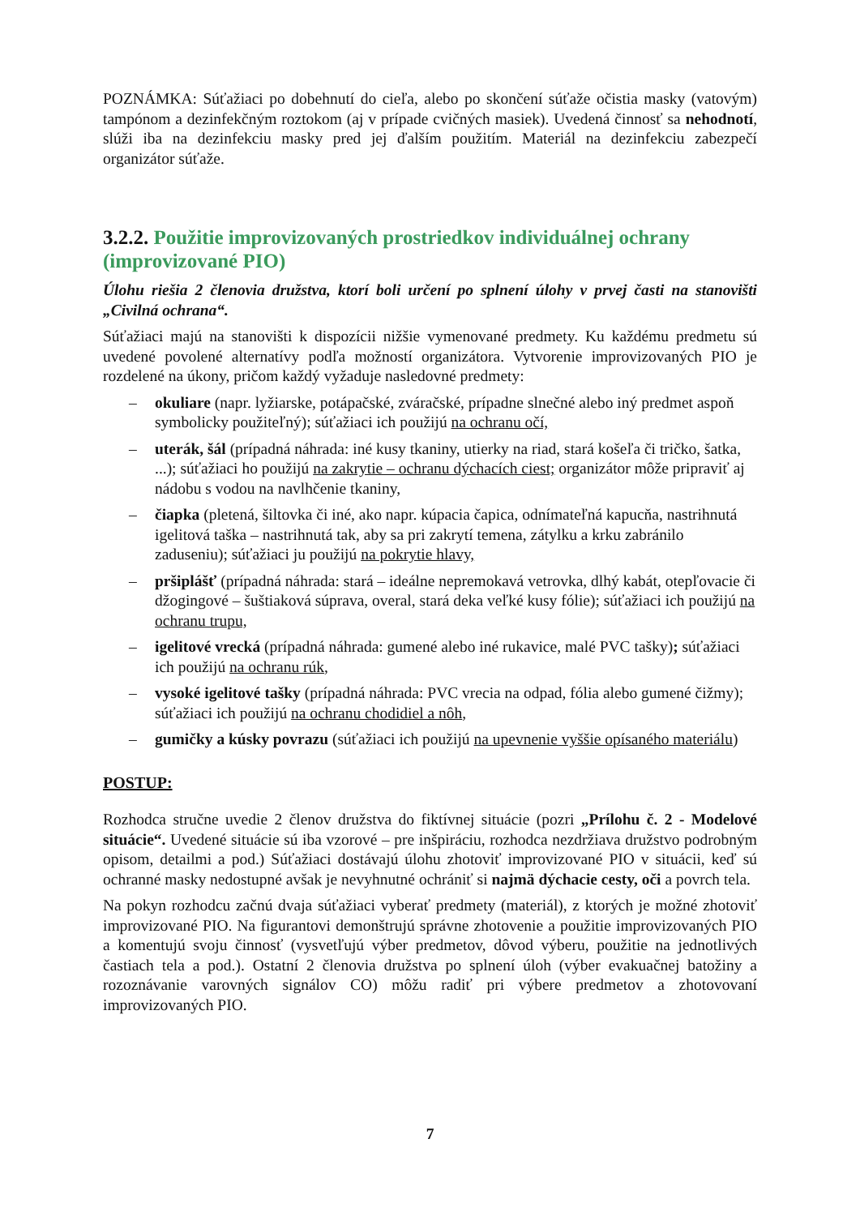POZNÁMKA: Súťažiaci po dobehnutí do cieľa, alebo po skončení súťaže očistia masky (vatovým) tampónom a dezinfekčným roztokom (aj v prípade cvičných masiek). Uvedená činnosť sa nehodnotí, slúži iba na dezinfekciu masky pred jej ďalším použitím. Materiál na dezinfekciu zabezpečí organizátor súťaže.
3.2.2. Použitie improvizovaných prostriedkov individuálnej ochrany (improvizované PIO)
Úlohu riešia 2 členovia družstva, ktorí boli určení po splnení úlohy v prvej časti na stanovišti „Civilná ochrana“.
Súťažiaci majú na stanovišti k dispozícii nižšie vymenované predmety. Ku každému predmetu sú uvedené povolené alternatívy podľa možností organizátora. Vytvorenie improvizovaných PIO je rozdelené na úkony, pričom každý vyžaduje nasledovné predmety:
– okuliare (napr. lyžiarske, potápačské, zváračské, prípadne slnečné alebo iný predmet aspoň symbolicky použiteľný); súťažiaci ich použijú na ochranu očí,
– uterák, šál (prípadná náhrada: iné kusy tkaniny, utierky na riad, stará košeľa či tričko, šatka, ...); súťažiaci ho použijú na zakrytie – ochranu dýchacích ciest; organizátor môže pripraviť aj nádobu s vodou na navlhčenie tkaniny,
– čiapka (pletená, šiltovka či iné, ako napr. kúpacia čapica, odnímateľná kapucňa, nastrihnutá igelitová taška – nastrihnutá tak, aby sa pri zakrytí temena, zátylku a krku zabránilo zaduseniu); súťažiaci ju použijú na pokrytie hlavy,
– pršiplášť (prípadná náhrada: stará – ideálne nepremokavá vetrovka, dlhý kabát, otepľovacie či džogingové – šuštiaková súprava, overal, stará deka veľké kusy fólie); súťažiaci ich použijú na ochranu trupu,
– igelitové vrecká (prípadná náhrada: gumené alebo iné rukavice, malé PVC tašky); súťažiaci ich použijú na ochranu rúk,
– vysoké igelitové tašky (prípadná náhrada: PVC vrecia na odpad, fólia alebo gumené čižmy); súťažiaci ich použijú na ochranu chodidiel a nôh,
– gumičky a kúsky povrazu (súťažiaci ich použijú na upevnenie vyššie opísaného materiálu)
POSTUP:
Rozhodca stručne uvedie 2 členov družstva do fiktívnej situácie (pozri „Prílohu č. 2 - Modelové situácie“. Uvedené situácie sú iba vzorové – pre inšpiráciu, rozhodca nezdržiava družstvo podrobným opisom, detailmi a pod.) Súťažiaci dostávajú úlohu zhotoviť improvizované PIO v situácii, keď sú ochranné masky nedostupné avšak je nevyhnutné ochrániť si najmä dýchacie cesty, oči a povrch tela.
Na pokyn rozhodcu začnú dvaja súťažiaci vyberať predmety (materiál), z ktorých je možné zhotoviť improvizované PIO. Na figurantovi demonštrujú správne zhotovenie a použitie improvizovaných PIO a komentujú svoju činnosť (vysvetľujú výber predmetov, dôvod výberu, použitie na jednotlivých častiach tela a pod.). Ostatní 2 členovia družstva po splnení úloh (výber evakuačnej batožiny a rozoznávanie varovných signálov CO) môžu radiť pri výbere predmetov a zhotovovaní improvizovaných PIO.
7